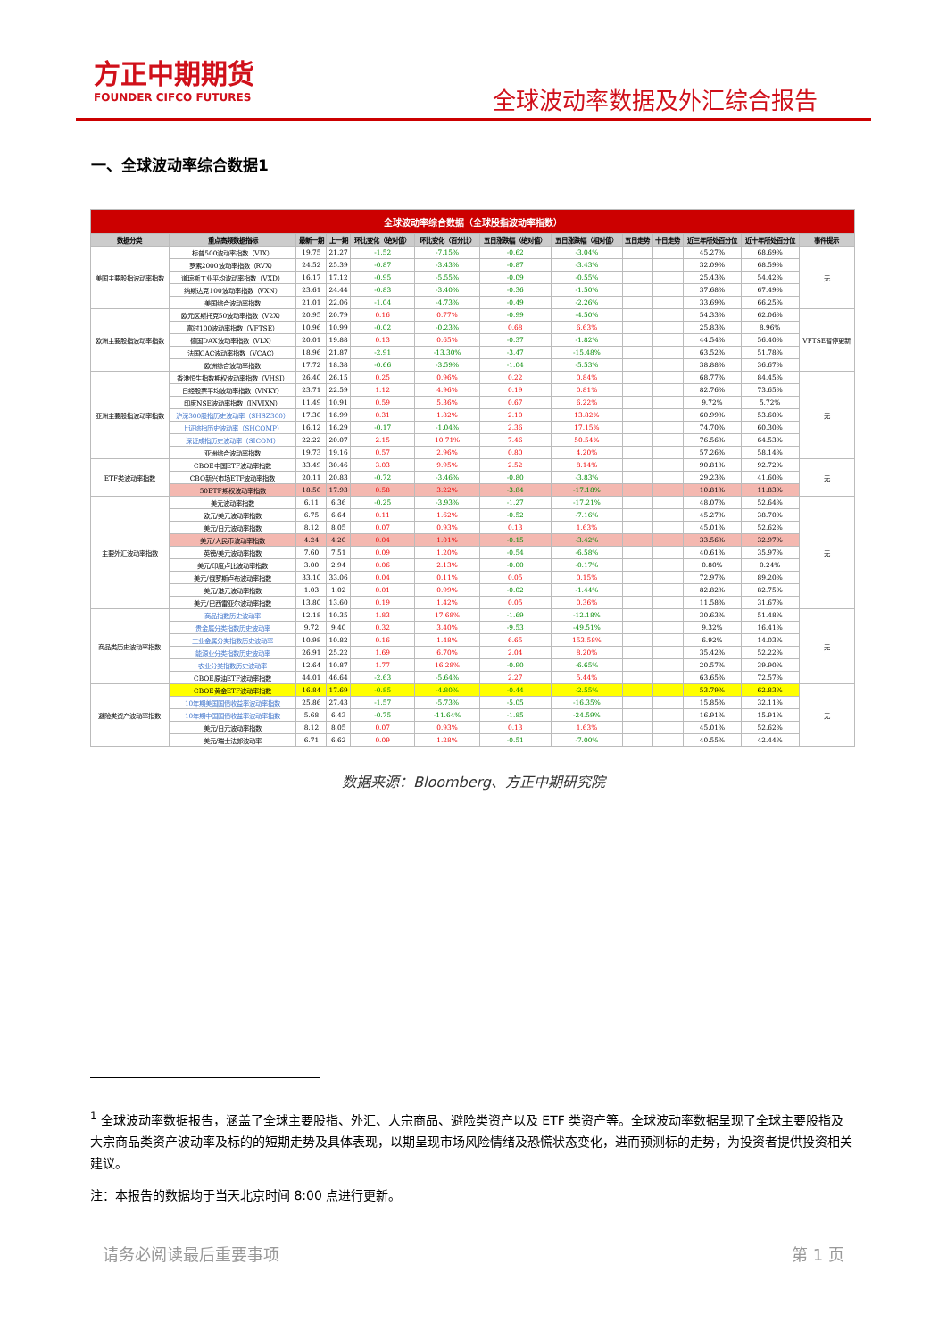方正中期期货
FOUNDER CIFCO FUTURES
全球波动率数据及外汇综合报告
一、全球波动率综合数据1
| 全球波动率综合数据（全球股指波动率指数） | | | | | | | | | | | | |
| 数据分类 | 重点高频数据指标 | 最新一期 | 上一期 | 环比变化（绝对值） | 环比变化（百分比） | 五日涨跌幅（绝对值） | 五日涨跌幅（相对值） | 五日走势 | 十日走势 | 近三年所处百分位 | 近十年所处百分位 | 事件提示 |
| 美国主要股指波动率指数 | 标普500波动率指数（VIX） | 19.75 | 21.27 | -1.52 | -7.15% | -0.62 | -3.04% | | | 45.27% | 68.69% | 无 |
| | 罗素2000波动率指数（RVX） | 24.52 | 25.39 | -0.87 | -3.43% | -0.87 | -3.43% | | | 32.09% | 68.59% | |
| | 道琼斯工业平均波动率指数（VXD） | 16.17 | 17.12 | -0.95 | -5.55% | -0.09 | -0.55% | | | 25.43% | 54.42% | |
| | 纳斯达克100波动率指数（VXN） | 23.61 | 24.44 | -0.83 | -3.40% | -0.36 | -1.50% | | | 37.68% | 67.49% | |
| | 美国综合波动率指数 | 21.01 | 22.06 | -1.04 | -4.73% | -0.49 | -2.26% | | | 33.69% | 66.25% | |
| 欧洲主要股指波动率指数 | 欧元区斯托克50波动率指数（V2X） | 20.95 | 20.79 | 0.16 | 0.77% | -0.99 | -4.50% | | | 54.33% | 62.06% | VFTSE暂停更新 |
| | 富时100波动率指数（VFTSE） | 10.96 | 10.99 | -0.02 | -0.23% | 0.68 | 6.63% | | | 25.83% | 8.96% | |
| | 德国DAX波动率指数（VLX） | 20.01 | 19.88 | 0.13 | 0.65% | -0.37 | -1.82% | | | 44.54% | 56.40% | |
| | 法国CAC波动率指数（VCAC） | 18.96 | 21.87 | -2.91 | -13.30% | -3.47 | -15.48% | | | 63.52% | 51.78% | |
| | 欧洲综合波动率指数 | 17.72 | 18.38 | -0.66 | -3.59% | -1.04 | -5.53% | | | 38.88% | 36.67% | |
| 亚洲主要股指波动率指数 | 香港恒生指数期权波动率指数（VHSI） | 26.40 | 26.15 | 0.25 | 0.96% | 0.22 | 0.84% | | | 68.77% | 84.45% | 无 |
| | 日经股票平均波动率指数（VNKY） | 23.71 | 22.59 | 1.12 | 4.96% | 0.19 | 0.81% | | | 82.76% | 73.65% | |
| | 印度NSE波动率指数（INVIXN） | 11.49 | 10.91 | 0.59 | 5.36% | 0.67 | 6.22% | | | 9.72% | 5.72% | |
| | 沪深300股指历史波动率（SHSZ300） | 17.30 | 16.99 | 0.31 | 1.82% | 2.10 | 13.82% | | | 60.99% | 53.60% | |
| | 上证综指历史波动率（SHCOMP） | 16.12 | 16.29 | -0.17 | -1.04% | 2.36 | 17.15% | | | 74.70% | 60.30% | |
| | 深证成指历史波动率（SICOM） | 22.22 | 20.07 | 2.15 | 10.71% | 7.46 | 50.54% | | | 76.56% | 64.53% | |
| | 亚洲综合波动率指数 | 19.73 | 19.16 | 0.57 | 2.96% | 0.80 | 4.20% | | | 57.26% | 58.14% | |
| ETF类波动率指数 | CBOE中国ETF波动率指数 | 33.49 | 30.46 | 3.03 | 9.95% | 2.52 | 8.14% | | | 90.81% | 92.72% | 无 |
| | CBO新兴市场ETF波动率指数 | 20.11 | 20.83 | -0.72 | -3.46% | -0.80 | -3.83% | | | 29.23% | 41.60% | |
| | 50ETF期权波动率指数 | 18.50 | 17.93 | 0.58 | 3.22% | -3.84 | -17.18% | | | 10.81% | 11.83% | |
| 主要外汇波动率指数 | 美元波动率指数 | 6.11 | 6.36 | -0.25 | -3.93% | -1.27 | -17.21% | | | 48.07% | 52.64% | 无 |
| | 欧元/美元波动率指数 | 6.75 | 6.64 | 0.11 | 1.62% | -0.52 | -7.16% | | | 45.27% | 38.70% | |
| | 美元/日元波动率指数 | 8.12 | 8.05 | 0.07 | 0.93% | 0.13 | 1.63% | | | 45.01% | 52.62% | |
| | 美元/人民币波动率指数 | 4.24 | 4.20 | 0.04 | 1.01% | -0.15 | -3.42% | | | 33.56% | 32.97% | |
| | 英镑/美元波动率指数 | 7.60 | 7.51 | 0.09 | 1.20% | -0.54 | -6.58% | | | 40.61% | 35.97% | |
| | 美元/印度卢比波动率指数 | 3.00 | 2.94 | 0.06 | 2.13% | -0.00 | -0.17% | | | 0.80% | 0.24% | |
| | 美元/俄罗斯卢布波动率指数 | 33.10 | 33.06 | 0.04 | 0.11% | 0.05 | 0.15% | | | 72.97% | 89.20% | |
| | 美元/港元波动率指数 | 1.03 | 1.02 | 0.01 | 0.99% | -0.02 | -1.44% | | | 82.82% | 82.75% | |
| | 美元/巴西雷亚尔波动率指数 | 13.80 | 13.60 | 0.19 | 1.42% | 0.05 | 0.36% | | | 11.58% | 31.67% | |
| 商品类历史波动率指数 | 商品指数历史波动率 | 12.18 | 10.35 | 1.83 | 17.68% | -1.69 | -12.18% | | | 30.63% | 51.48% | 无 |
| | 贵金属分类指数历史波动率 | 9.72 | 9.40 | 0.32 | 3.40% | -9.53 | -49.51% | | | 9.32% | 16.41% | |
| | 工业金属分类指数历史波动率 | 10.98 | 10.82 | 0.16 | 1.48% | 6.65 | 153.58% | | | 6.92% | 14.03% | |
| | 能源业分类指数历史波动率 | 26.91 | 25.22 | 1.69 | 6.70% | 2.04 | 8.20% | | | 35.42% | 52.22% | |
| | 农业分类指数历史波动率 | 12.64 | 10.87 | 1.77 | 16.28% | -0.90 | -6.65% | | | 20.57% | 39.90% | |
| | CBOE原油ETF波动率指数 | 44.01 | 46.64 | -2.63 | -5.64% | 2.27 | 5.44% | | | 63.65% | 72.57% | |
| 避险类资产波动率指数 | CBOE黄金ETF波动率指数 | 16.84 | 17.69 | -0.85 | -4.80% | -0.44 | -2.55% | | | 53.79% | 62.83% | 无 |
| | 10年期美国国债收益率波动率指数 | 25.86 | 27.43 | -1.57 | -5.73% | -5.05 | -16.35% | | | 15.85% | 32.11% | |
| | 10年期中国国债收益率波动率指数 | 5.68 | 6.43 | -0.75 | -11.64% | -1.85 | -24.59% | | | 16.91% | 15.91% | |
| | 美元/日元波动率指数 | 8.12 | 8.05 | 0.07 | 0.93% | 0.13 | 1.63% | | | 45.01% | 52.62% | |
| | 美元/瑞士法郎波动率 | 6.71 | 6.62 | 0.09 | 1.28% | -0.51 | -7.00% | | | 40.55% | 42.44% | |
数据来源：Bloomberg、方正中期研究院
<sup>1</sup> 全球波动率数据报告，涵盖了全球主要股指、外汇、大宗商品、避险类资产以及 ETF 类资产等。全球波动率数据呈现了全球主要股指及大宗商品类资产波动率及标的的短期走势及具体表现，以期呈现市场风险情绪及恐慌状态变化，进而预测标的走势，为投资者提供投资相关建议。
注：本报告的数据均于当天北京时间 8:00 点进行更新。
请务必阅读最后重要事项 第 1 页